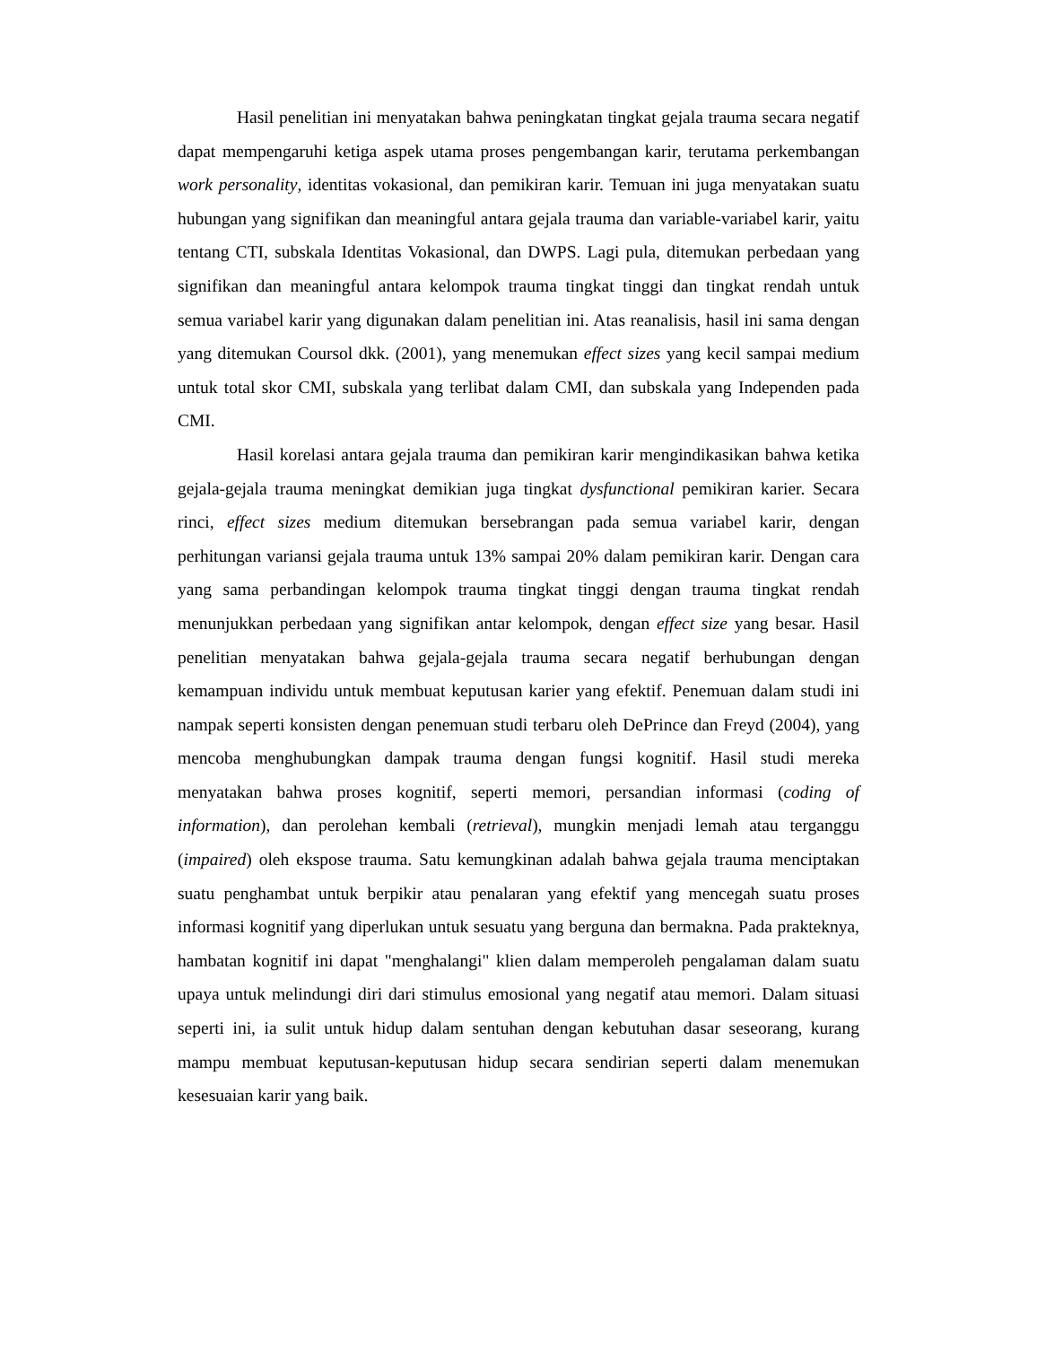Hasil penelitian ini menyatakan bahwa peningkatan tingkat gejala trauma secara negatif dapat mempengaruhi ketiga aspek utama proses pengembangan karir, terutama perkembangan work personality, identitas vokasional, dan pemikiran karir. Temuan ini juga menyatakan suatu hubungan yang signifikan dan meaningful antara gejala trauma dan variable-variabel karir, yaitu tentang CTI, subskala Identitas Vokasional, dan DWPS. Lagi pula, ditemukan perbedaan yang signifikan dan meaningful antara kelompok trauma tingkat tinggi dan tingkat rendah untuk semua variabel karir yang digunakan dalam penelitian ini. Atas reanalisis, hasil ini sama dengan yang ditemukan Coursol dkk. (2001), yang menemukan effect sizes yang kecil sampai medium untuk total skor CMI, subskala yang terlibat dalam CMI, dan subskala yang Independen pada CMI.
Hasil korelasi antara gejala trauma dan pemikiran karir mengindikasikan bahwa ketika gejala-gejala trauma meningkat demikian juga tingkat dysfunctional pemikiran karier. Secara rinci, effect sizes medium ditemukan bersebrangan pada semua variabel karir, dengan perhitungan variansi gejala trauma untuk 13% sampai 20% dalam pemikiran karir. Dengan cara yang sama perbandingan kelompok trauma tingkat tinggi dengan trauma tingkat rendah menunjukkan perbedaan yang signifikan antar kelompok, dengan effect size yang besar. Hasil penelitian menyatakan bahwa gejala-gejala trauma secara negatif berhubungan dengan kemampuan individu untuk membuat keputusan karier yang efektif. Penemuan dalam studi ini nampak seperti konsisten dengan penemuan studi terbaru oleh DePrince dan Freyd (2004), yang mencoba menghubungkan dampak trauma dengan fungsi kognitif. Hasil studi mereka menyatakan bahwa proses kognitif, seperti memori, persandian informasi (coding of information), dan perolehan kembali (retrieval), mungkin menjadi lemah atau terganggu (impaired) oleh ekspose trauma. Satu kemungkinan adalah bahwa gejala trauma menciptakan suatu penghambat untuk berpikir atau penalaran yang efektif yang mencegah suatu proses informasi kognitif yang diperlukan untuk sesuatu yang berguna dan bermakna. Pada prakteknya, hambatan kognitif ini dapat "menghalangi" klien dalam memperoleh pengalaman dalam suatu upaya untuk melindungi diri dari stimulus emosional yang negatif atau memori. Dalam situasi seperti ini, ia sulit untuk hidup dalam sentuhan dengan kebutuhan dasar seseorang, kurang mampu membuat keputusan-keputusan hidup secara sendirian seperti dalam menemukan kesesuaian karir yang baik.